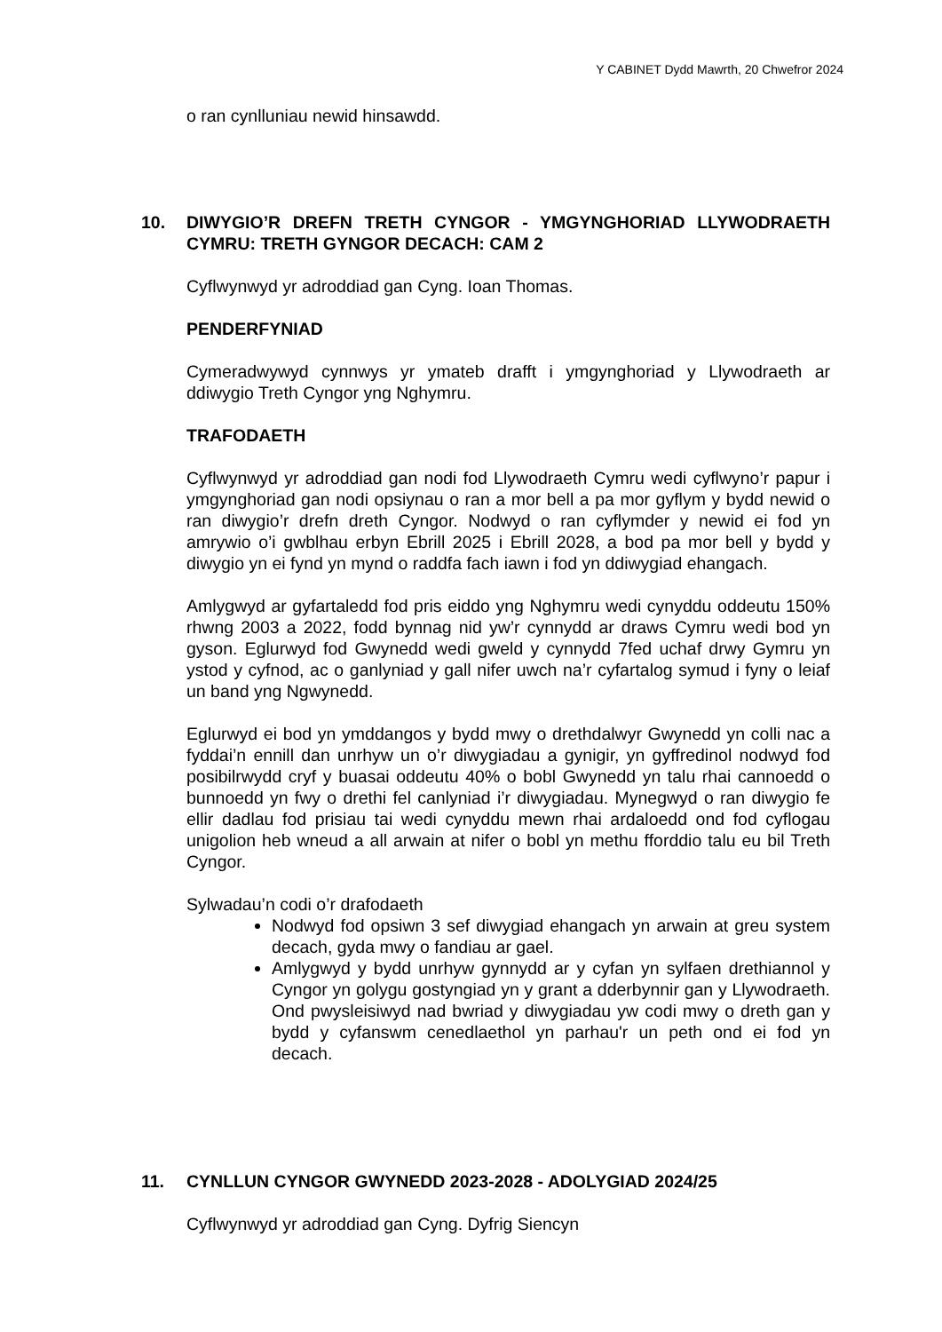Y CABINET Dydd Mawrth, 20 Chwefror 2024
o ran cynlluniau newid hinsawdd.
10. DIWYGIO’R DREFN TRETH CYNGOR - YMGYNGHORIAD LLYWODRAETH CYMRU: TRETH GYNGOR DECACH: CAM 2
Cyflwynwyd yr adroddiad gan Cyng. Ioan Thomas.
PENDERFYNIAD
Cymeradwywyd cynnwys yr ymateb drafft i ymgynghoriad y Llywodraeth ar ddiwygio Treth Cyngor yng Nghymru.
TRAFODAETH
Cyflwynwyd yr adroddiad gan nodi fod Llywodraeth Cymru wedi cyflwyno’r papur i ymgynghoriad gan nodi opsiynau o ran a mor bell a pa mor gyflym y bydd newid o ran diwygio’r drefn dreth Cyngor. Nodwyd o ran cyflymder y newid ei fod yn amrywio o’i gwblhau erbyn Ebrill 2025 i Ebrill 2028, a bod pa mor bell y bydd y diwygio yn ei fynd yn mynd o raddfa fach iawn i fod yn ddiwygiad ehangach.
Amlygwyd ar gyfartaledd fod pris eiddo yng Nghymru wedi cynyddu oddeutu 150% rhwng 2003 a 2022, fodd bynnag nid yw’r cynnydd ar draws Cymru wedi bod yn gyson. Eglurwyd fod Gwynedd wedi gweld y cynnydd 7fed uchaf drwy Gymru yn ystod y cyfnod, ac o ganlyniad y gall nifer uwch na’r cyfartalog symud i fyny o leiaf un band yng Ngwynedd.
Eglurwyd ei bod yn ymddangos y bydd mwy o drethdalwyr Gwynedd yn colli nac a fyddai’n ennill dan unrhyw un o’r diwygiadau a gynigir, yn gyffredinol nodwyd fod posibilrwydd cryf y buasai oddeutu 40% o bobl Gwynedd yn talu rhai cannoedd o bunnoedd yn fwy o drethi fel canlyniad i’r diwygiadau. Mynegwyd o ran diwygio fe ellir dadlau fod prisiau tai wedi cynyddu mewn rhai ardaloedd ond fod cyflogau unigolion heb wneud a all arwain at nifer o bobl yn methu fforddio talu eu bil Treth Cyngor.
Sylwadau’n codi o’r drafodaeth
Nodwyd fod opsiwn 3 sef diwygiad ehangach yn arwain at greu system decach, gyda mwy o fandiau ar gael.
Amlygwyd y bydd unrhyw gynnydd ar y cyfan yn sylfaen drethiannol y Cyngor yn golygu gostyngiad yn y grant a dderbynnir gan y Llywodraeth. Ond pwysleisiwyd nad bwriad y diwygiadau yw codi mwy o dreth gan y bydd y cyfanswm cenedlaethol yn parhau'r un peth ond ei fod yn decach.
11. CYNLLUN CYNGOR GWYNEDD 2023-2028 - ADOLYGIAD 2024/25
Cyflwynwyd yr adroddiad gan Cyng. Dyfrig Siencyn